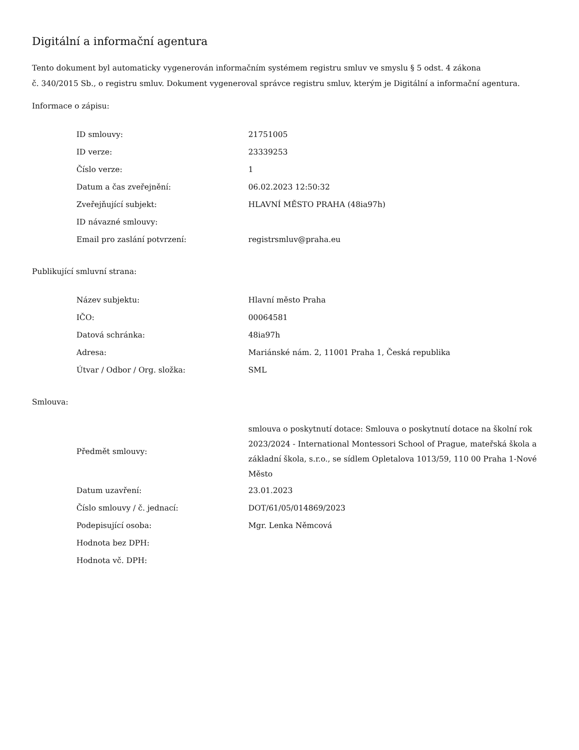Digitální a informační agentura
Tento dokument byl automaticky vygenerován informačním systémem registru smluv ve smyslu § 5 odst. 4 zákona
č. 340/2015 Sb., o registru smluv. Dokument vygeneroval správce registru smluv, kterým je Digitální a informační agentura.
Informace o zápisu:
| ID smlouvy: | 21751005 |
| ID verze: | 23339253 |
| Číslo verze: | 1 |
| Datum a čas zveřejnění: | 06.02.2023 12:50:32 |
| Zveřejňující subjekt: | HLAVNÍ MĚSTO PRAHA (48ia97h) |
| ID návazné smlouvy: | |
| Email pro zaslání potvrzení: | registrsmluv@praha.eu |
Publikující smluvní strana:
| Název subjektu: | Hlavní město Praha |
| IČO: | 00064581 |
| Datová schránka: | 48ia97h |
| Adresa: | Mariánské nám. 2, 11001 Praha 1, Česká republika |
| Útvar / Odbor / Org. složka: | SML |
Smlouva:
| Předmět smlouvy: | smlouva o poskytnutí dotace: Smlouva o poskytnutí dotace na školní rok 2023/2024 - International Montessori School of Prague, mateřská škola a základní škola, s.r.o., se sídlem Opletalova 1013/59, 110 00 Praha 1-Nové Město |
| Datum uzavření: | 23.01.2023 |
| Číslo smlouvy / č. jednací: | DOT/61/05/014869/2023 |
| Podepisující osoba: | Mgr. Lenka Němcová |
| Hodnota bez DPH: | |
| Hodnota vč. DPH: | |